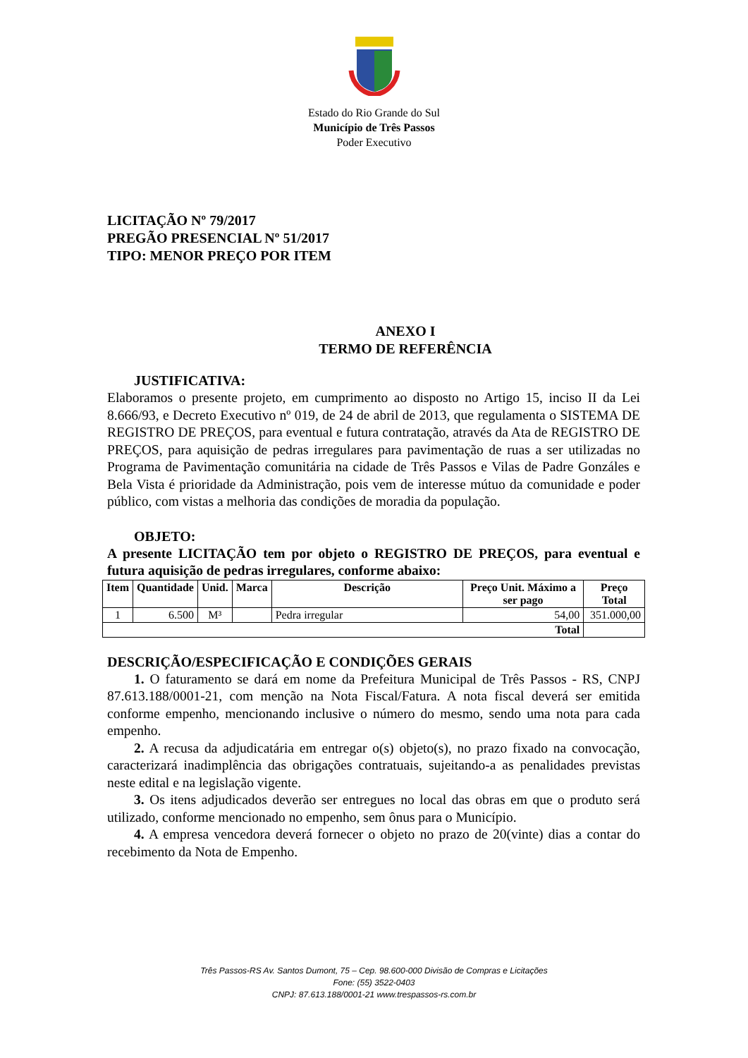Estado do Rio Grande do Sul
Município de Três Passos
Poder Executivo
LICITAÇÃO Nº 79/2017
PREGÃO PRESENCIAL Nº 51/2017
TIPO: MENOR PREÇO POR ITEM
ANEXO I
TERMO DE REFERÊNCIA
JUSTIFICATIVA:
Elaboramos o presente projeto, em cumprimento ao disposto no Artigo 15, inciso II da Lei 8.666/93, e Decreto Executivo nº 019, de 24 de abril de 2013, que regulamenta o SISTEMA DE REGISTRO DE PREÇOS, para eventual e futura contratação, através da Ata de REGISTRO DE PREÇOS, para aquisição de pedras irregulares para pavimentação de ruas a ser utilizadas no Programa de Pavimentação comunitária na cidade de Três Passos e Vilas de Padre Gonzáles e Bela Vista é prioridade da Administração, pois vem de interesse mútuo da comunidade e poder público, com vistas a melhoria das condições de moradia da população.
OBJETO:
A presente LICITAÇÃO tem por objeto o REGISTRO DE PREÇOS, para eventual e futura aquisição de pedras irregulares, conforme abaixo:
| Item | Quantidade | Unid. | Marca | Descrição | Preço Unit. Máximo a ser pago | Preço Total |
| --- | --- | --- | --- | --- | --- | --- |
| 1 | 6.500 | M³ | | Pedra irregular | 54,00 | 351.000,00 |
| Total | | | | | | |
DESCRIÇÃO/ESPECIFICAÇÃO E CONDIÇÕES GERAIS
1. O faturamento se dará em nome da Prefeitura Municipal de Três Passos - RS, CNPJ 87.613.188/0001-21, com menção na Nota Fiscal/Fatura. A nota fiscal deverá ser emitida conforme empenho, mencionando inclusive o número do mesmo, sendo uma nota para cada empenho.
2. A recusa da adjudicatária em entregar o(s) objeto(s), no prazo fixado na convocação, caracterizará inadimplência das obrigações contratuais, sujeitando-a as penalidades previstas neste edital e na legislação vigente.
3. Os itens adjudicados deverão ser entregues no local das obras em que o produto será utilizado, conforme mencionado no empenho, sem ônus para o Município.
4. A empresa vencedora deverá fornecer o objeto no prazo de 20(vinte) dias a contar do recebimento da Nota de Empenho.
Três Passos-RS Av. Santos Dumont, 75 – Cep. 98.600-000 Divisão de Compras e Licitações
Fone: (55) 3522-0403
CNPJ: 87.613.188/0001-21 www.trespassos-rs.com.br